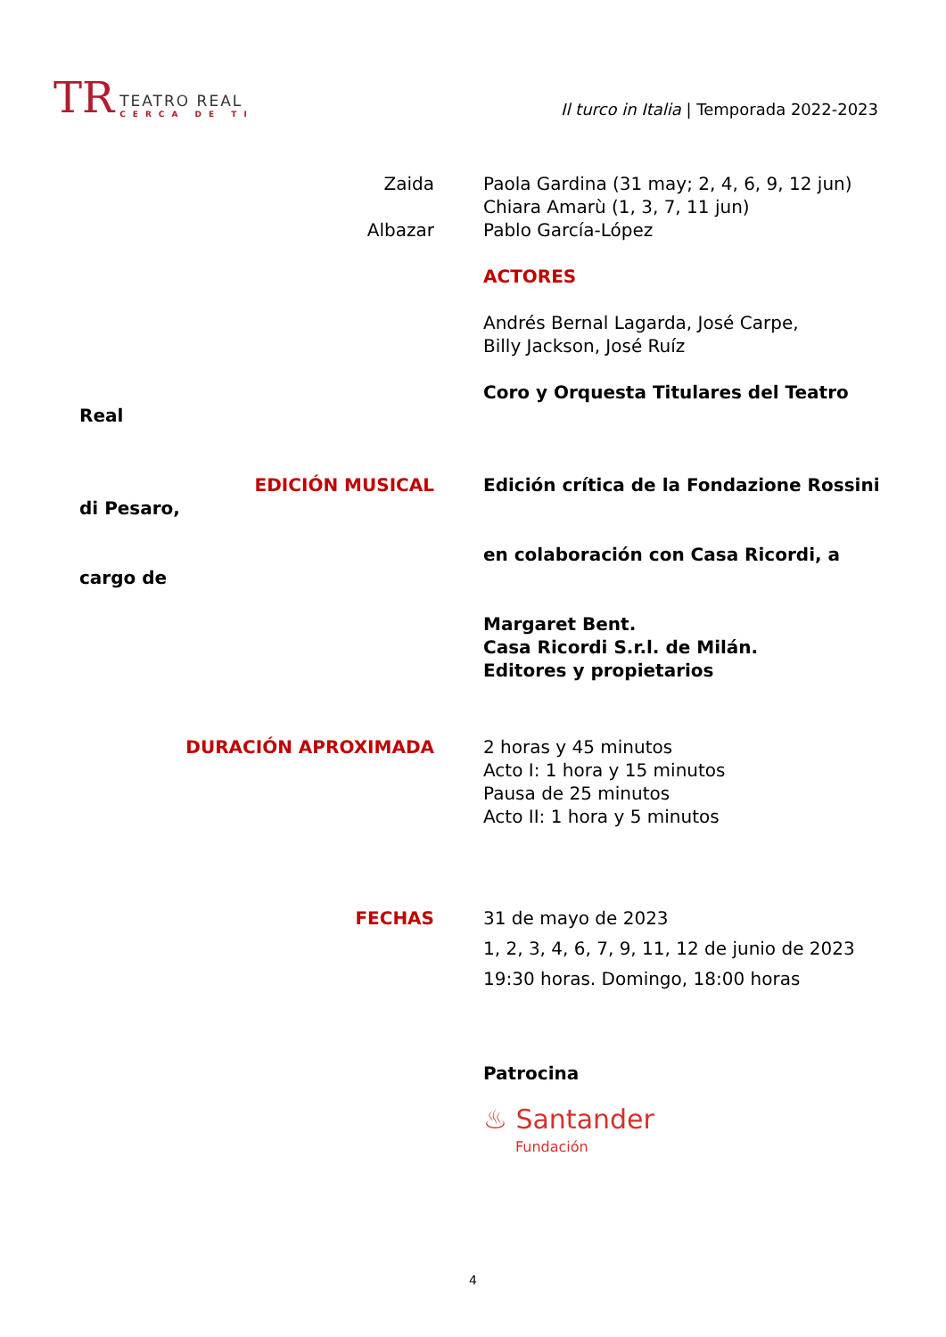TR
TEATRO REAL
CERCA DE TI
Il turco in Italia | Temporada 2022-2023
Zaida Paola Gardina (31 may; 2, 4, 6, 9, 12 jun)
Chiara Amarù (1, 3, 7, 11 jun)
Albazar Pablo García-López
ACTORES
Andrés Bernal Lagarda, José Carpe,
Billy Jackson, José Ruíz
Coro y Orquesta Titulares del Teatro
Real
EDICIÓN MUSICAL Edición crítica de la Fondazione Rossini
di Pesaro,
en colaboración con Casa Ricordi, a
cargo de
Margaret Bent.
Casa Ricordi S.r.l. de Milán.
Editores y propietarios
DURACIÓN APROXIMADA 2 horas y 45 minutos
Acto I: 1 hora y 15 minutos
Pausa de 25 minutos
Acto II: 1 hora y 5 minutos
FECHAS 31 de mayo de 2023
1, 2, 3, 4, 6, 7, 9, 11, 12 de junio de 2023
19:30 horas. Domingo, 18:00 horas
Patrocina
♨ Santander
Fundación
4